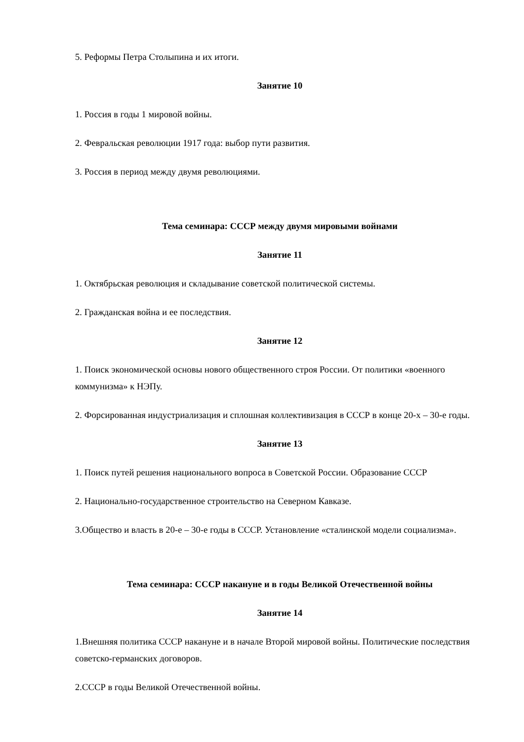5. Реформы Петра Столыпина и их итоги.
Занятие 10
1. Россия в годы 1 мировой войны.
2. Февральская революции 1917 года: выбор пути развития.
3. Россия в период между двумя революциями.
Тема семинара: СССР между двумя мировыми войнами
Занятие 11
1. Октябрьская революция и складывание советской политической системы.
2. Гражданская война и ее последствия.
Занятие 12
1. Поиск экономической основы нового общественного строя России. От политики «военного коммунизма» к НЭПу.
2. Форсированная индустриализация и сплошная коллективизация в СССР в конце 20-х – 30-е годы.
Занятие 13
1. Поиск путей решения национального вопроса в Советской России. Образование СССР
2. Национально-государственное строительство на Северном Кавказе.
3.Общество и власть в 20-е – 30-е годы в СССР. Установление «сталинской модели социализма».
Тема семинара: СССР накануне и в годы Великой Отечественной войны
Занятие 14
1.Внешняя политика СССР накануне и в начале Второй мировой войны. Политические последствия советско-германских договоров.
2.СССР в годы Великой Отечественной войны.